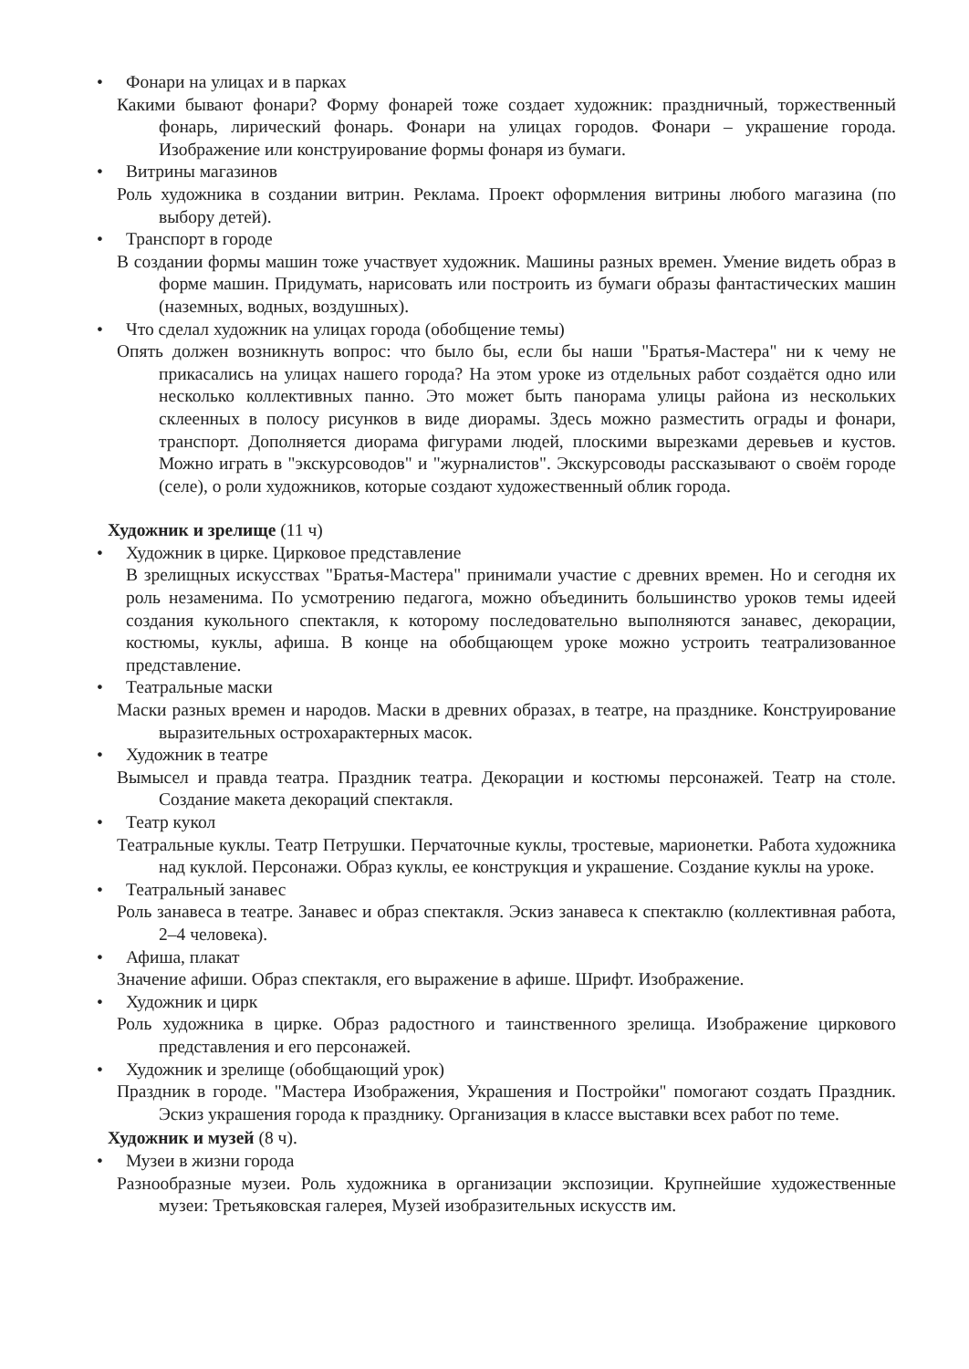• Фонари на улицах и в парках
Какими бывают фонари? Форму фонарей тоже создает художник: праздничный, торжественный фонарь, лирический фонарь. Фонари на улицах городов. Фонари – украшение города. Изображение или конструирование формы фонаря из бумаги.
• Витрины магазинов
Роль художника в создании витрин. Реклама. Проект оформления витрины любого магазина (по выбору детей).
• Транспорт в городе
В создании формы машин тоже участвует художник. Машины разных времен. Умение видеть образ в форме машин. Придумать, нарисовать или построить из бумаги образы фантастических машин (наземных, водных, воздушных).
• Что сделал художник на улицах города (обобщение темы)
Опять должен возникнуть вопрос: что было бы, если бы наши "Братья-Мастера" ни к чему не прикасались на улицах нашего города? На этом уроке из отдельных работ создаётся одно или несколько коллективных панно. Это может быть панорама улицы района из нескольких склеенных в полосу рисунков в виде диорамы. Здесь можно разместить ограды и фонари, транспорт. Дополняется диорама фигурами людей, плоскими вырезками деревьев и кустов. Можно играть в "экскурсоводов" и "журналистов". Экскурсоводы рассказывают о своём городе (селе), о роли художников, которые создают художественный облик города.
Художник и зрелище (11 ч)
• Художник в цирке. Цирковое представление
В зрелищных искусствах "Братья-Мастера" принимали участие с древних времен. Но и сегодня их роль незаменима. По усмотрению педагога, можно объединить большинство уроков темы идеей создания кукольного спектакля, к которому последовательно выполняются занавес, декорации, костюмы, куклы, афиша. В конце на обобщающем уроке можно устроить театрализованное представление.
• Театральные маски
Маски разных времен и народов. Маски в древних образах, в театре, на празднике. Конструирование выразительных острохарактерных масок.
• Художник в театре
Вымысел и правда театра. Праздник театра. Декорации и костюмы персонажей. Театр на столе. Создание макета декораций спектакля.
• Театр кукол
Театральные куклы. Театр Петрушки. Перчаточные куклы, тростевые, марионетки. Работа художника над куклой. Персонажи. Образ куклы, ее конструкция и украшение. Создание куклы на уроке.
• Театральный занавес
Роль занавеса в театре. Занавес и образ спектакля. Эскиз занавеса к спектаклю (коллективная работа, 2–4 человека).
• Афиша, плакат
Значение афиши. Образ спектакля, его выражение в афише. Шрифт. Изображение.
• Художник и цирк
Роль художника в цирке. Образ радостного и таинственного зрелища. Изображение циркового представления и его персонажей.
• Художник и зрелище (обобщающий урок)
Праздник в городе. "Мастера Изображения, Украшения и Постройки" помогают создать Праздник. Эскиз украшения города к празднику. Организация в классе выставки всех работ по теме.
Художник и музей (8 ч).
• Музеи в жизни города
Разнообразные музеи. Роль художника в организации экспозиции. Крупнейшие художественные музеи: Третьяковская галерея, Музей изобразительных искусств им.